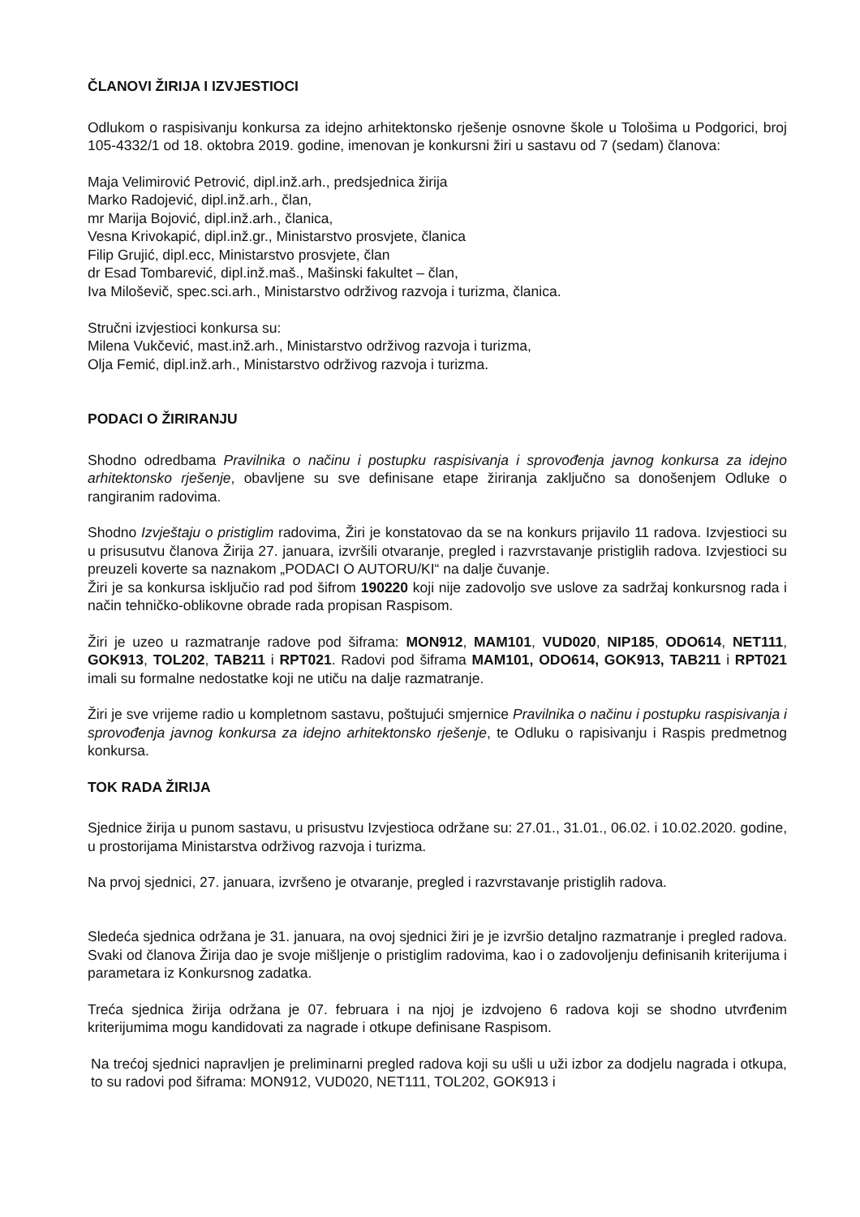ČLANOVI ŽIRIJA I IZVJESTIOCI
Odlukom o raspisivanju konkursa za idejno arhitektonsko rješenje osnovne škole u Tološima u Podgorici, broj 105-4332/1 od 18. oktobra 2019. godine, imenovan je konkursni žiri u sastavu od 7 (sedam) članova:
Maja Velimirović Petrović, dipl.inž.arh., predsjednica žirija
Marko Radojević, dipl.inž.arh., član,
mr Marija Bojović, dipl.inž.arh., članica,
Vesna Krivokapić, dipl.inž.gr., Ministarstvo prosvjete, članica
Filip Grujić, dipl.ecc, Ministarstvo prosvjete, član
dr Esad Tombarević, dipl.inž.maš., Mašinski fakultet – član,
Iva Miloševič, spec.sci.arh., Ministarstvo održivog razvoja i turizma, članica.
Stručni izvjestioci konkursa su:
Milena Vukčević, mast.inž.arh., Ministarstvo održivog razvoja i turizma,
Olja Femić, dipl.inž.arh., Ministarstvo održivog razvoja i turizma.
PODACI O ŽIRIRANJU
Shodno odredbama Pravilnika o načinu i postupku raspisivanja i sprovođenja javnog konkursa za idejno arhitektonsko rješenje, obavljene su sve definisane etape žiriranja zaključno sa donošenjem Odluke o rangiranim radovima.
Shodno Izvještaju o pristiglim radovima, Žiri je konstatovao da se na konkurs prijavilo 11 radova. Izvjestioci su u prisusutvu članova Žirija 27. januara, izvršili otvaranje, pregled i razvrstavanje pristiglih radova. Izvjestioci su preuzeli koverte sa naznakom „PODACI O AUTORU/KI“ na dalje čuvanje.
Žiri je sa konkursa isključio rad pod šifrom 190220 koji nije zadovoljo sve uslove za sadržaj konkursnog rada i način tehničko-oblikovne obrade rada propisan Raspisom.
Žiri je uzeo u razmatranje radove pod šiframa: MON912, MAM101, VUD020, NIP185, ODO614, NET111, GOK913, TOL202, TAB211 i RPT021. Radovi pod šiframa MAM101, ODO614, GOK913, TAB211 i RPT021 imali su formalne nedostatke koji ne utiču na dalje razmatranje.
Žiri je sve vrijeme radio u kompletnom sastavu, poštujući smjernice Pravilnika o načinu i postupku raspisivanja i sprovođenja javnog konkursa za idejno arhitektonsko rješenje, te Odluku o rapisivanju i Raspis predmetnog konkursa.
TOK RADA ŽIRIJA
Sjednice žirija u punom sastavu, u prisustvu Izvjestioca održane su: 27.01., 31.01., 06.02. i 10.02.2020. godine, u prostorijama Ministarstva održivog razvoja i turizma.
Na prvoj sjednici, 27. januara, izvršeno je otvaranje, pregled i razvrstavanje pristiglih radova.
Sledeća sjednica održana je 31. januara, na ovoj sjednici žiri je je izvršio detaljno razmatranje i pregled radova. Svaki od članova Žirija dao je svoje mišljenje o pristiglim radovima, kao i o zadovoljenju definisanih kriterijuma i parametara iz Konkursnog zadatka.
Treća sjednica žirija održana je 07. februara i na njoj je izdvojeno 6 radova koji se shodno utvrđenim kriterijumima mogu kandidovati za nagrade i otkupe definisane Raspisom.
Na trećoj sjednici napravljen je preliminarni pregled radova koji su ušli u uži izbor za dodjelu nagrada i otkupa, to su radovi pod šiframa: MON912, VUD020, NET111, TOL202, GOK913 i